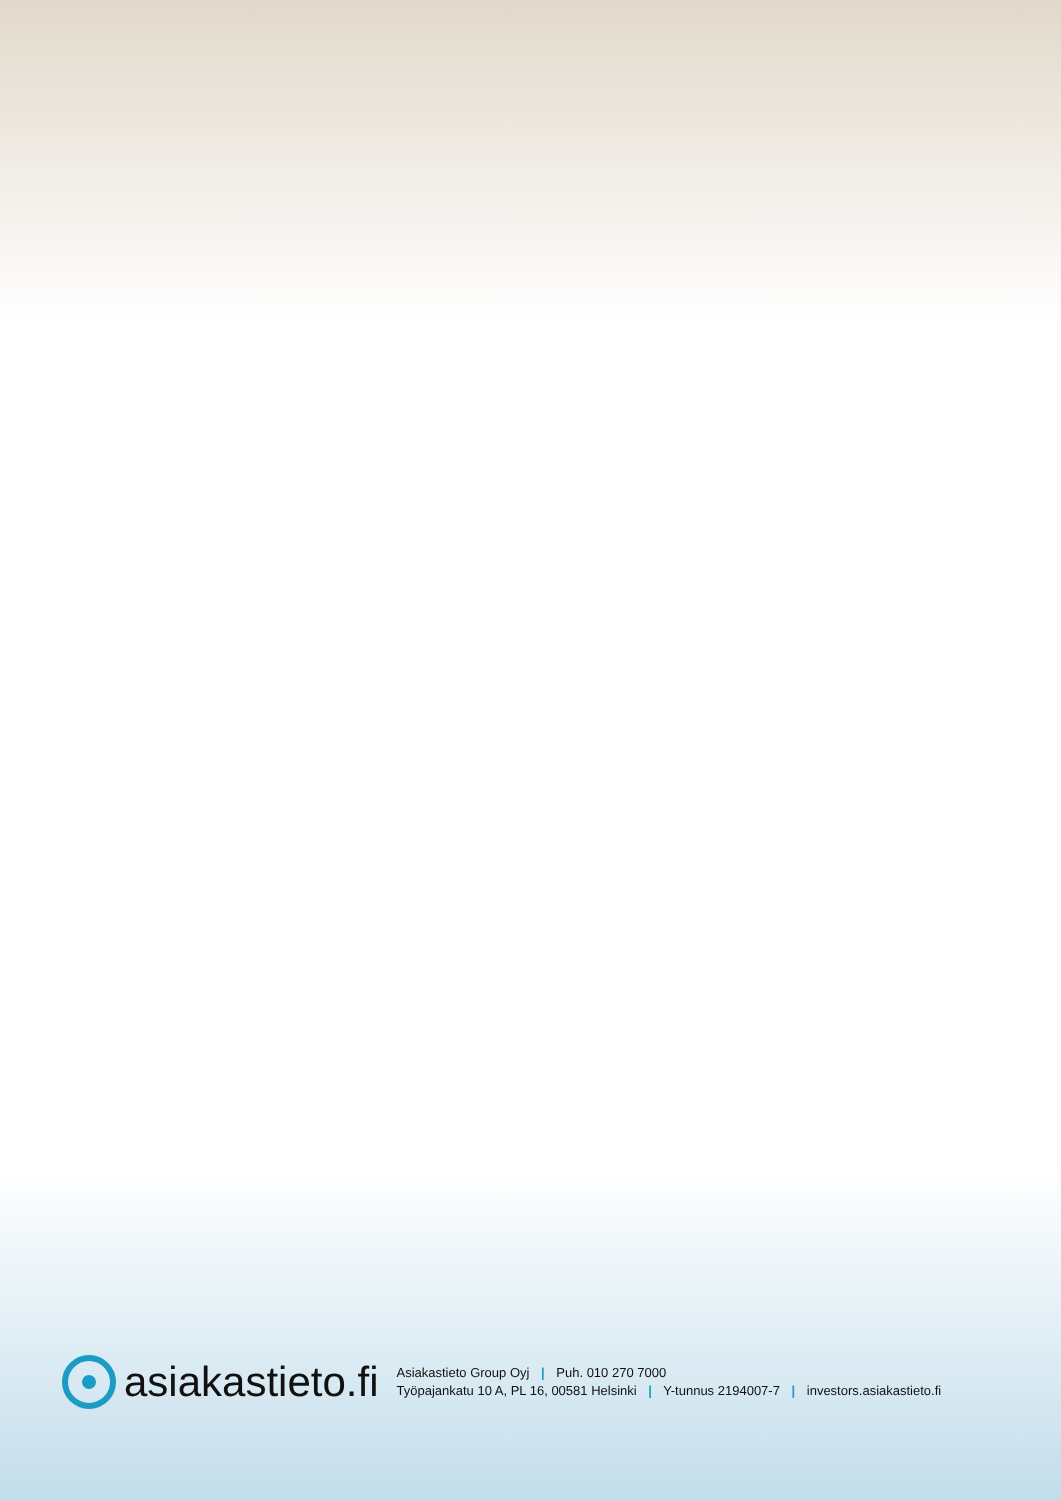asiakastieto.fi
Asiakastieto Group Oyj | Puh. 010 270 7000
Työpajankatu 10 A, PL 16, 00581 Helsinki | Y-tunnus 2194007-7 | investors.asiakastieto.fi